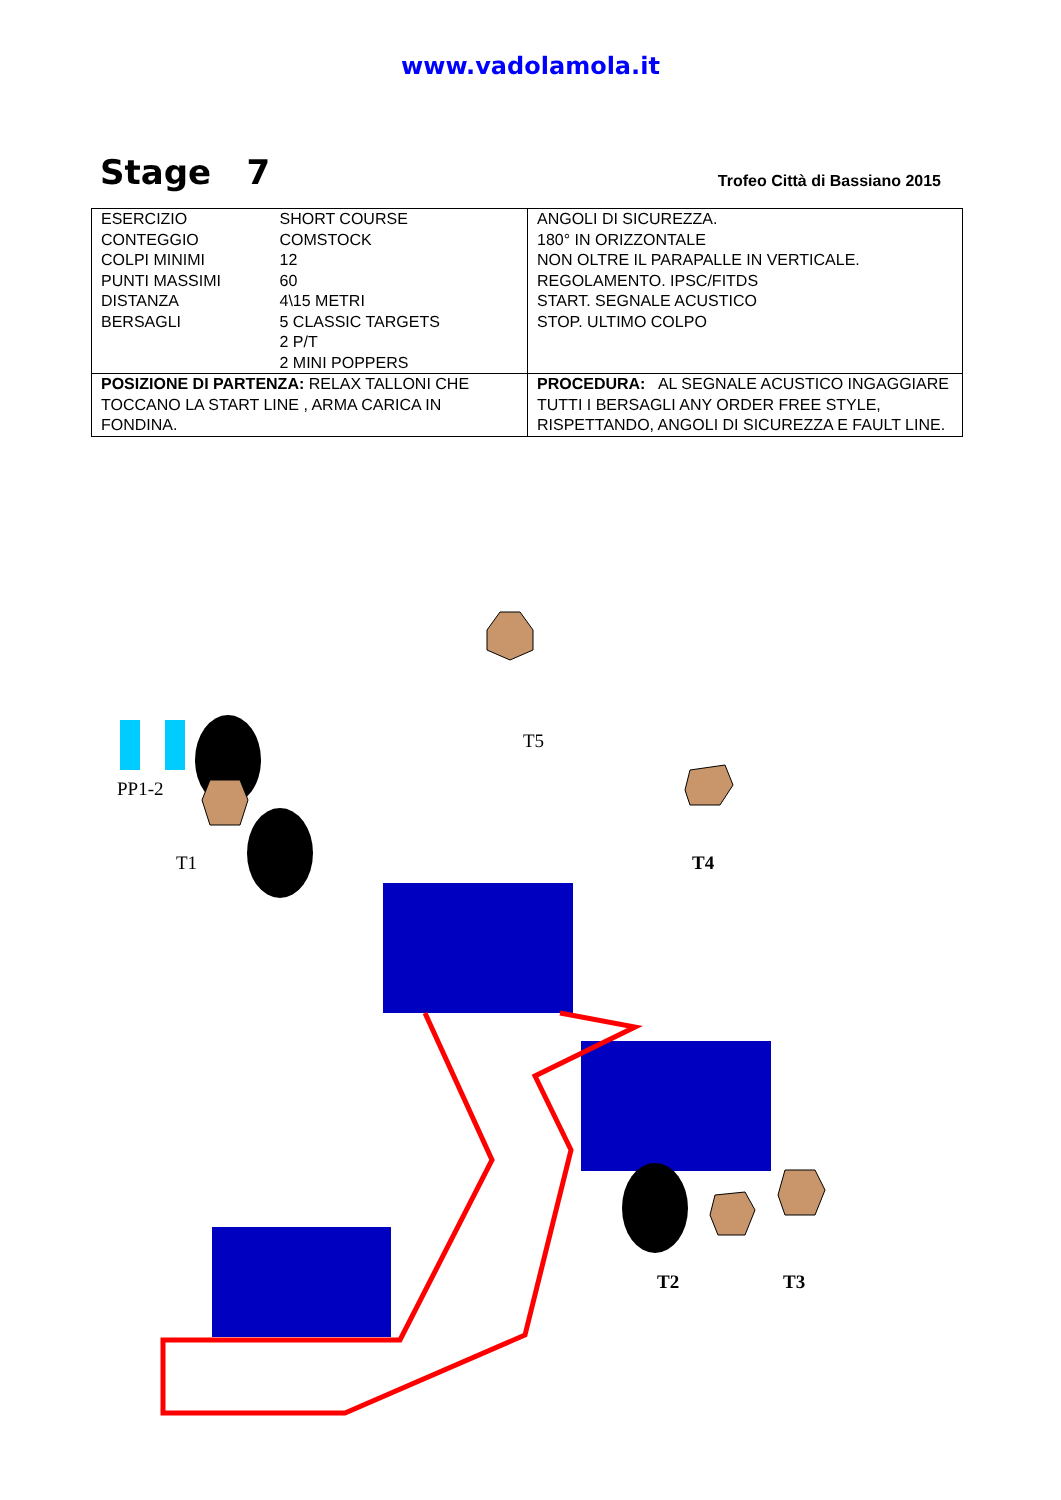www.vadolamola.it
Stage 7
Trofeo Città di Bassiano 2015
| / ESERCIZIO / SHORT COURSE / / CONTEGGIO / COMSTOCK / / COLPI MINIMI / 12 / / PUNTI MASSIMI / 60 / / DISTANZA / 4\15 METRI / / BERSAGLI / 5 CLASSIC TARGETS 2 P/T 2 MINI POPPERS / | ANGOLI DI SICUREZZA. 180° IN ORIZZONTALE NON OLTRE IL PARAPALLE IN VERTICALE. REGOLAMENTO. IPSC/FITDS START. SEGNALE ACUSTICO STOP. ULTIMO COLPO |
| POSIZIONE DI PARTENZA: RELAX TALLONI CHE TOCCANO LA START LINE , ARMA CARICA IN FONDINA. | PROCEDURA: AL SEGNALE ACUSTICO INGAGGIARE TUTTI I BERSAGLI ANY ORDER FREE STYLE, RISPETTANDO, ANGOLI DI SICUREZZA E FAULT LINE. |
T5
PP1-2
T1 T4
T2 T3